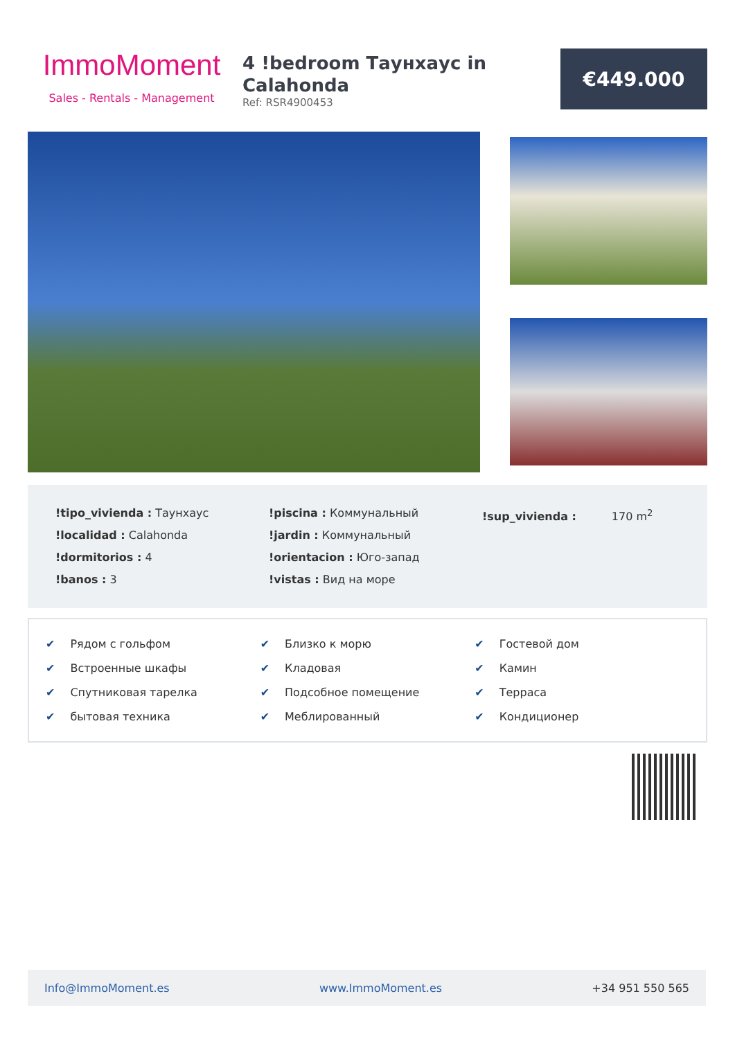ImmoMoment
Sales - Rentals - Management
4 !bedroom Таунхаус in Calahonda
Ref: RSR4900453
€449.000
!tipo_vivienda : Таунхаус
!localidad : Calahonda
!dormitorios : 4
!banos : 3
!piscina : Коммунальный
!jardin : Коммунальный
!orientacion : Юго-запад
!vistas : Вид на море
!sup_vivienda : 170 m<sup>2</sup>
✔ Рядом с гольфом
✔ Встроенные шкафы
✔ Спутниковая тарелка
✔ бытовая техника
✔ Близко к морю
✔ Кладовая
✔ Подсобное помещение
✔ Меблированный
✔ Гостевой дом
✔ Камин
✔ Терраса
✔ Кондиционер
Info@ImmoMoment.es www.ImmoMoment.es +34 951 550 565